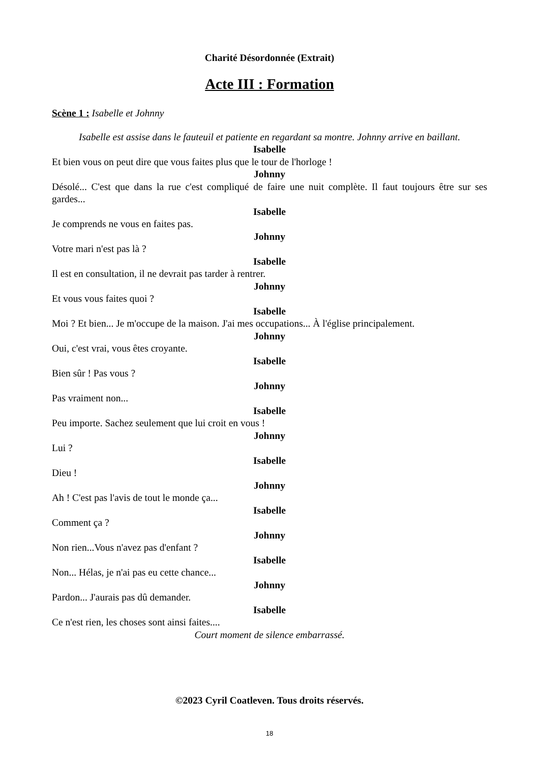Charité Désordonnée (Extrait)
Acte III : Formation
Scène 1 : Isabelle et Johnny
Isabelle est assise dans le fauteuil et patiente en regardant sa montre. Johnny arrive en baillant.
Isabelle
Et bien vous on peut dire que vous faites plus que le tour de l'horloge !
Johnny
Désolé... C'est que dans la rue c'est compliqué de faire une nuit complète. Il faut toujours être sur ses gardes...
Isabelle
Je comprends ne vous en faites pas.
Johnny
Votre mari n'est pas là ?
Isabelle
Il est en consultation, il ne devrait pas tarder à rentrer.
Johnny
Et vous vous faites quoi ?
Isabelle
Moi ? Et bien... Je m'occupe de la maison. J'ai mes occupations... À l'église principalement.
Johnny
Oui, c'est vrai, vous êtes croyante.
Isabelle
Bien sûr ! Pas vous ?
Johnny
Pas vraiment non...
Isabelle
Peu importe. Sachez seulement que lui croit en vous !
Johnny
Lui ?
Isabelle
Dieu !
Johnny
Ah ! C'est pas l'avis de tout le monde ça...
Isabelle
Comment ça ?
Johnny
Non rien...Vous n'avez pas d'enfant ?
Isabelle
Non... Hélas, je n'ai pas eu cette chance...
Johnny
Pardon... J'aurais pas dû demander.
Isabelle
Ce n'est rien, les choses sont ainsi faites....
Court moment de silence embarrassé.
©2023 Cyril Coatleven. Tous droits réservés.
18